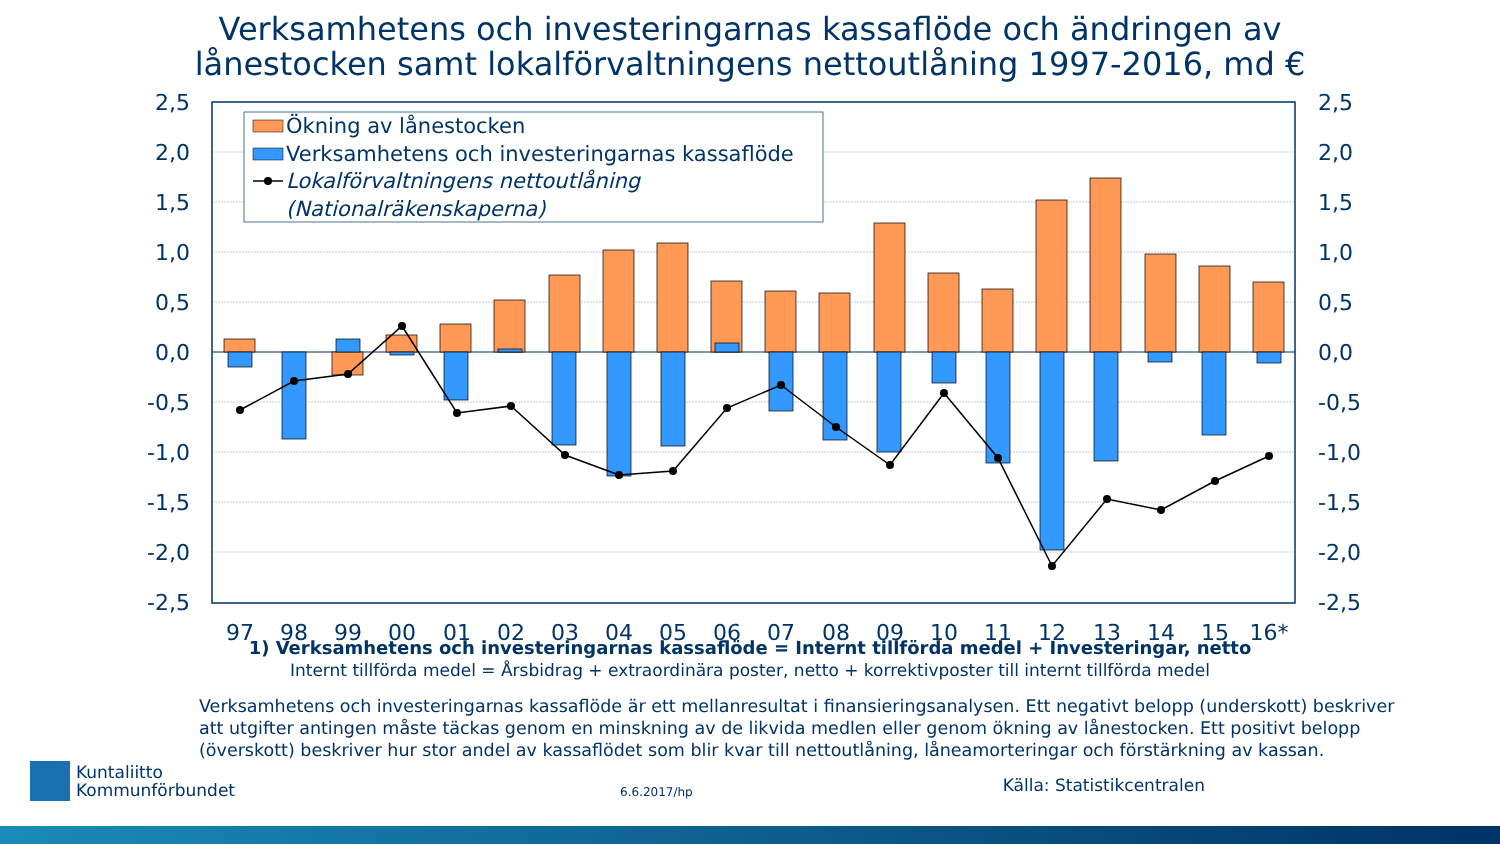Verksamhetens och investeringarnas kassaflöde och ändringen av
lånestocken samt lokalförvaltningens nettoutlåning 1997-2016, md €
2,5
2,0
1,5
1,0
0,5
0,0
-0,5
-1,0
-1,5
-2,0
-2,5
2,5
2,0
1,5
1,0
0,5
0,0
-0,5
-1,0
-1,5
-2,0
-2,5
Ökning av lånestocken
Verksamhetens och investeringarnas kassaflöde
Lokalförvaltningens nettoutlåning
(Nationalräkenskaperna)
97
98
99
00
01
02
03
04
05
06
07
08
09
10
11
12
13
14
15
16*
1) Verksamhetens och investeringarnas kassaflöde = Internt tillförda medel + Investeringar, netto
Internt tillförda medel = Årsbidrag + extraordinära poster, netto + korrektivposter till internt tillförda medel
Verksamhetens och investeringarnas kassaflöde är ett mellanresultat i finansieringsanalysen. Ett negativt belopp (underskott) beskriver att utgifter antingen måste täckas genom en minskning av de likvida medlen eller genom ökning av lånestocken. Ett positivt belopp (överskott) beskriver hur stor andel av kassaflödet som blir kvar till nettoutlåning, låneamorteringar och förstärkning av kassan.
Kuntaliitto
Kommunförbundet
6.6.2017/hp
Källa: Statistikcentralen